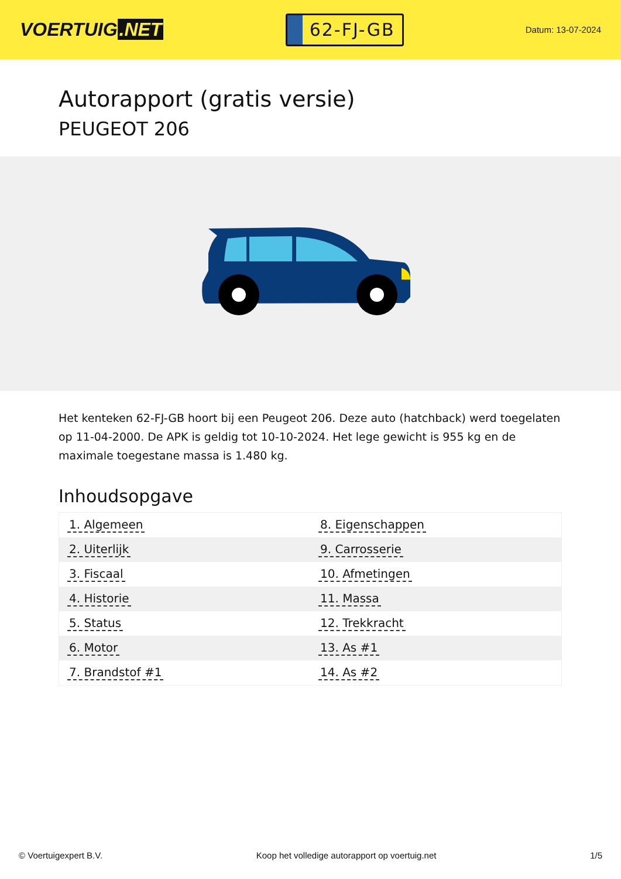VOERTUIG.NET
62-FJ-GB
Datum: 13-07-2024
Autorapport (gratis versie)
PEUGEOT 206
Het kenteken 62-FJ-GB hoort bij een Peugeot 206. Deze auto (hatchback) werd toegelaten op 11-04-2000. De APK is geldig tot 10-10-2024. Het lege gewicht is 955 kg en de maximale toegestane massa is 1.480 kg.
Inhoudsopgave
| 1. Algemeen | 8. Eigenschappen |
| 2. Uiterlijk | 9. Carrosserie |
| 3. Fiscaal | 10. Afmetingen |
| 4. Historie | 11. Massa |
| 5. Status | 12. Trekkracht |
| 6. Motor | 13. As #1 |
| 7. Brandstof #1 | 14. As #2 |
© Voertuigexpert B.V. Koop het volledige autorapport op voertuig.net 1/5